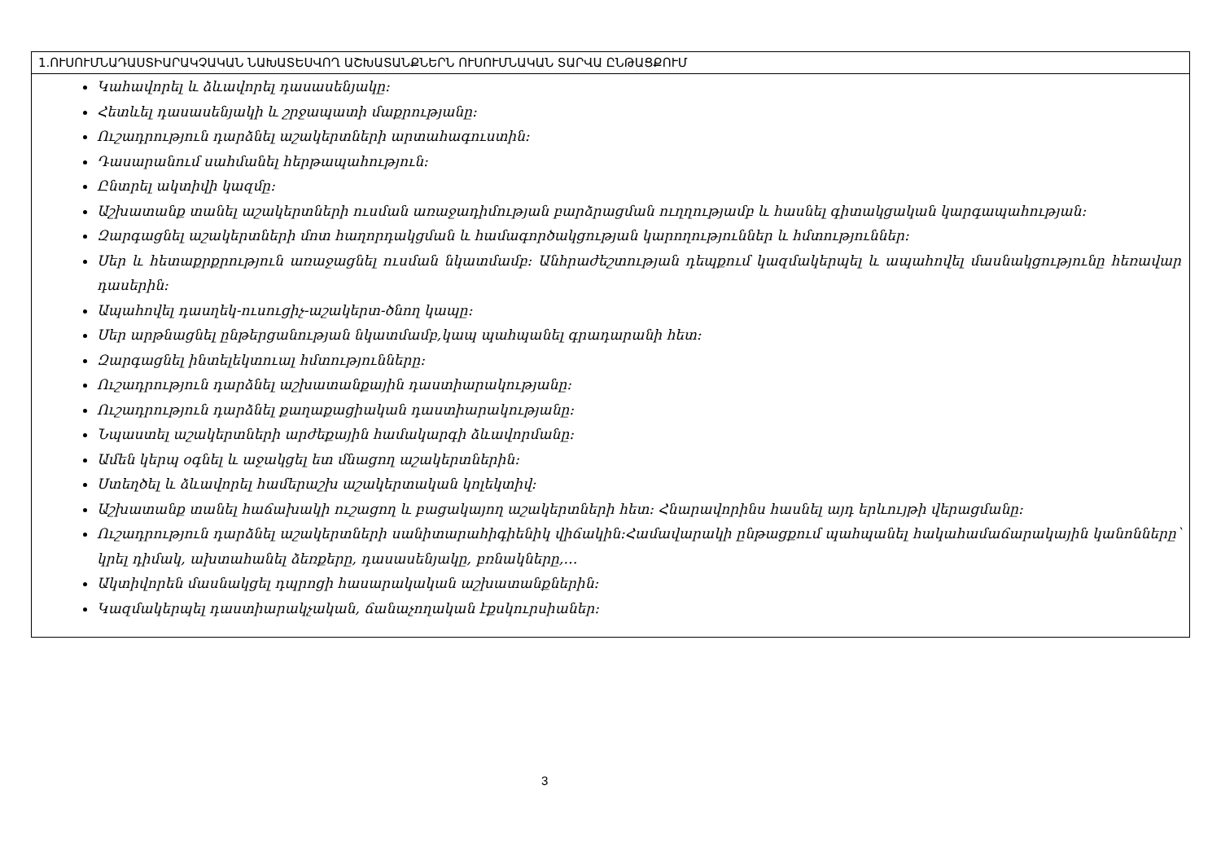| 1.ՈՒՍՈՒՄՆԱԴԱՍՏԻԱՐԱԿՉԱԿԱՆ ՆԱԽԱՏԵՍՎՈՂ ԱՇԽԱՏԱՆՔՆԵՐՆ ՈՒՍՈՒՄՆԱԿԱՆ ՏԱՐՎԱ ԸՆԹԱՑՔՈՒՄ |
| --- |
| Կահավորել և ձևավորել դասասենյակը: Հետևել դասասենյակի և շրջապատի մաքրությանը: Ուշադրություն դարձնել աշակերտների արտահագուստին: Դասարանում սահմանել հերթապահություն: Ընտրել ակտիվի կազմը: Աշխատանք տանել աշակերտների ուսման առաջադիմության բարձրացման ուղղությամբ և հասնել գիտակցական կարգապահության: Զարգացնել աշակերտների մոտ հաղորդակցման և համագործակցության կարողություններ և հմտություններ: Սեր և հետաքրքրություն առաջացնել ուսման նկատմամբ: Անհրաժեշտության դեպքում կազմակերպել և ապահովել մասնակցությունը հեռավար դասերին: Ապահովել դասղեկ-ուսուցիչ-աշակերտ-ծնող կապը: Սեր արթնացնել ընթերցանության նկատմամբ,կապ պահպանել գրադարանի հետ: Զարգացնել ինտելեկտուալ հմտությունները: Ուշադրություն դարձնել աշխատանքային դաստիարակությանը: Ուշադրություն դարձնել քաղաքացիական դաստիարակությանը: Նպաստել աշակերտների արժեքային համակարգի ձևավորմանը: Ամեն կերպ օգնել և աջակցել ետ մնացող աշակերտներին: Ստեղծել և ձևավորել համերաշխ աշակերտական կոլեկտիվ: Աշխատանք տանել հաճախակի ուշացող և բացակայող աշակերտների հետ: Հնարավորինս հասնել այդ երևույթի վերացմանը: Ուշադրություն դարձնել աշակերտների սանիտարահիգիենիկ վիճակին:Համավարակի ընթացքում պահպանել հակահամաճարակային կանոնները՝ կրել դիմակ, ախտահանել ձեռքերը, դասասենյակը, բռնակները,… Ակտիվորեն մասնակցել դպրոցի հասարակական աշխատանքներին: Կազմակերպել դաստիարակչական, ճանաչողական էքսկուրսիաներ: |
3